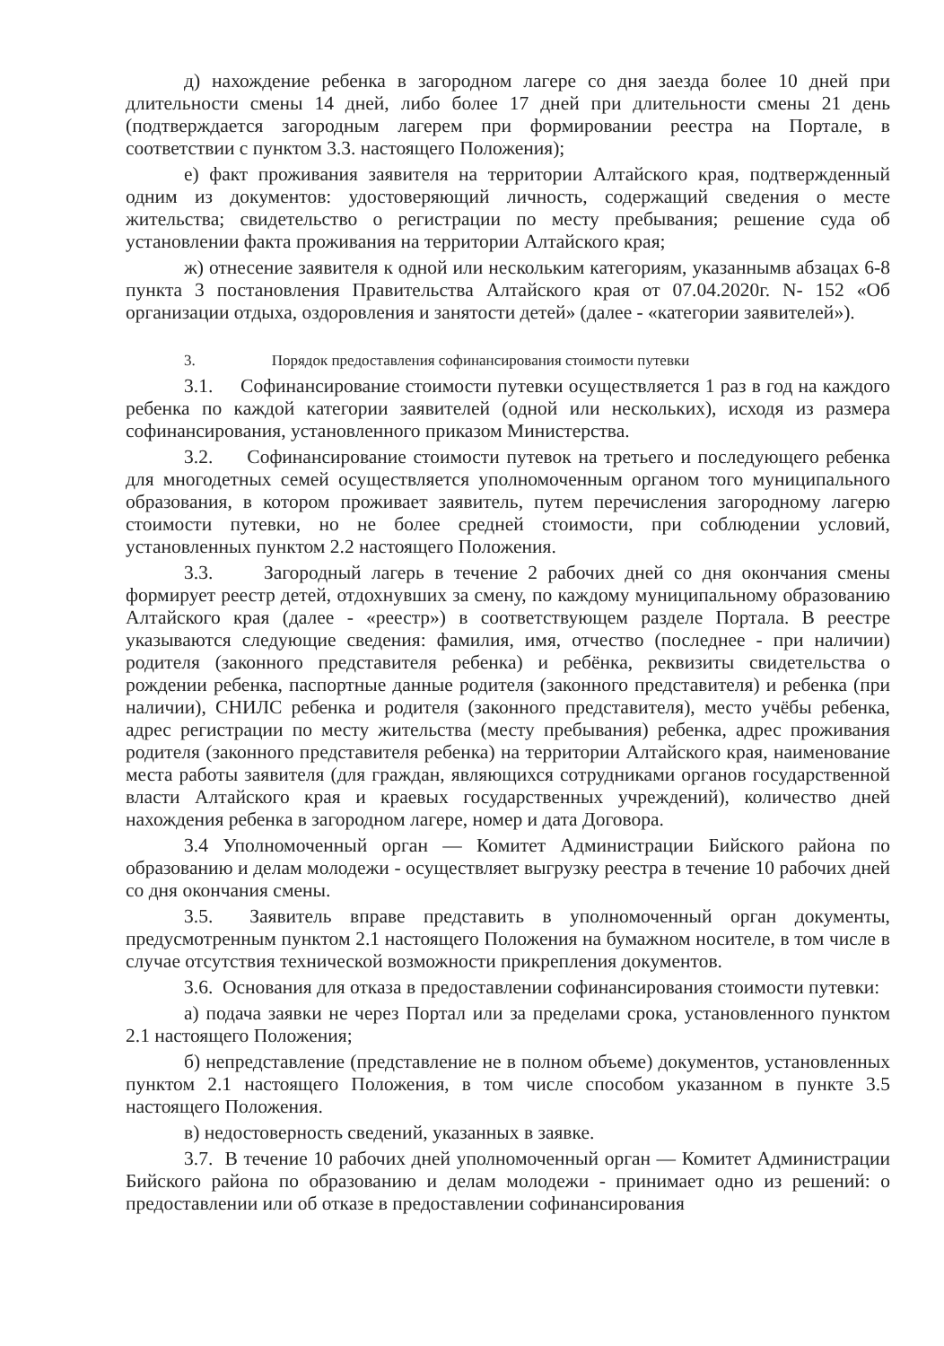д) нахождение ребенка в загородном лагере со дня заезда более 10 дней при длительности смены 14 дней, либо более 17 дней при длительности смены 21 день (подтверждается загородным лагерем при формировании реестра на Портале, в соответствии с пунктом 3.3. настоящего Положения);
е) факт проживания заявителя на территории Алтайского края, подтвержденный одним из документов: удостоверяющий личность, содержащий сведения о месте жительства; свидетельство о регистрации по месту пребывания; решение суда об установлении факта проживания на территории Алтайского края;
ж) отнесение заявителя к одной или нескольким категориям, указаннымв абзацах 6-8 пункта 3 постановления Правительства Алтайского края от 07.04.2020г. N- 152 «Об организации отдыха, оздоровления и занятости детей» (далее - «категории заявителей»).
3. Порядок предоставления софинансирования стоимости путевки
3.1. Софинансирование стоимости путевки осуществляется 1 раз в год на каждого ребенка по каждой категории заявителей (одной или нескольких), исходя из размера софинансирования, установленного приказом Министерства.
3.2. Софинансирование стоимости путевок на третьего и последующего ребенка для многодетных семей осуществляется уполномоченным органом того муниципального образования, в котором проживает заявитель, путем перечисления загородному лагерю стоимости путевки, но не более средней стоимости, при соблюдении условий, установленных пунктом 2.2 настоящего Положения.
3.3. Загородный лагерь в течение 2 рабочих дней со дня окончания смены формирует реестр детей, отдохнувших за смену, по каждому муниципальному образованию Алтайского края (далее - «реестр») в соответствующем разделе Портала. В реестре указываются следующие сведения: фамилия, имя, отчество (последнее - при наличии) родителя (законного представителя ребенка) и ребёнка, реквизиты свидетельства о рождении ребенка, паспортные данные родителя (законного представителя) и ребенка (при наличии), СНИЛС ребенка и родителя (законного представителя), место учёбы ребенка, адрес регистрации по месту жительства (месту пребывания) ребенка, адрес проживания родителя (законного представителя ребенка) на территории Алтайского края, наименование места работы заявителя (для граждан, являющихся сотрудниками органов государственной власти Алтайского края и краевых государственных учреждений), количество дней нахождения ребенка в загородном лагере, номер и дата Договора.
3.4 Уполномоченный орган — Комитет Администрации Бийского района по образованию и делам молодежи - осуществляет выгрузку реестра в течение 10 рабочих дней со дня окончания смены.
3.5. Заявитель вправе представить в уполномоченный орган документы, предусмотренным пунктом 2.1 настоящего Положения на бумажном носителе, в том числе в случае отсутствия технической возможности прикрепления документов.
3.6. Основания для отказа в предоставлении софинансирования стоимости путевки:
а) подача заявки не через Портал или за пределами срока, установленного пунктом 2.1 настоящего Положения;
б) непредставление (представление не в полном объеме) документов, установленных пунктом 2.1 настоящего Положения, в том числе способом указанном в пункте 3.5 настоящего Положения.
в) недостоверность сведений, указанных в заявке.
3.7. В течение 10 рабочих дней уполномоченный орган — Комитет Администрации Бийского района по образованию и делам молодежи - принимает одно из решений: о предоставлении или об отказе в предоставлении софинансирования